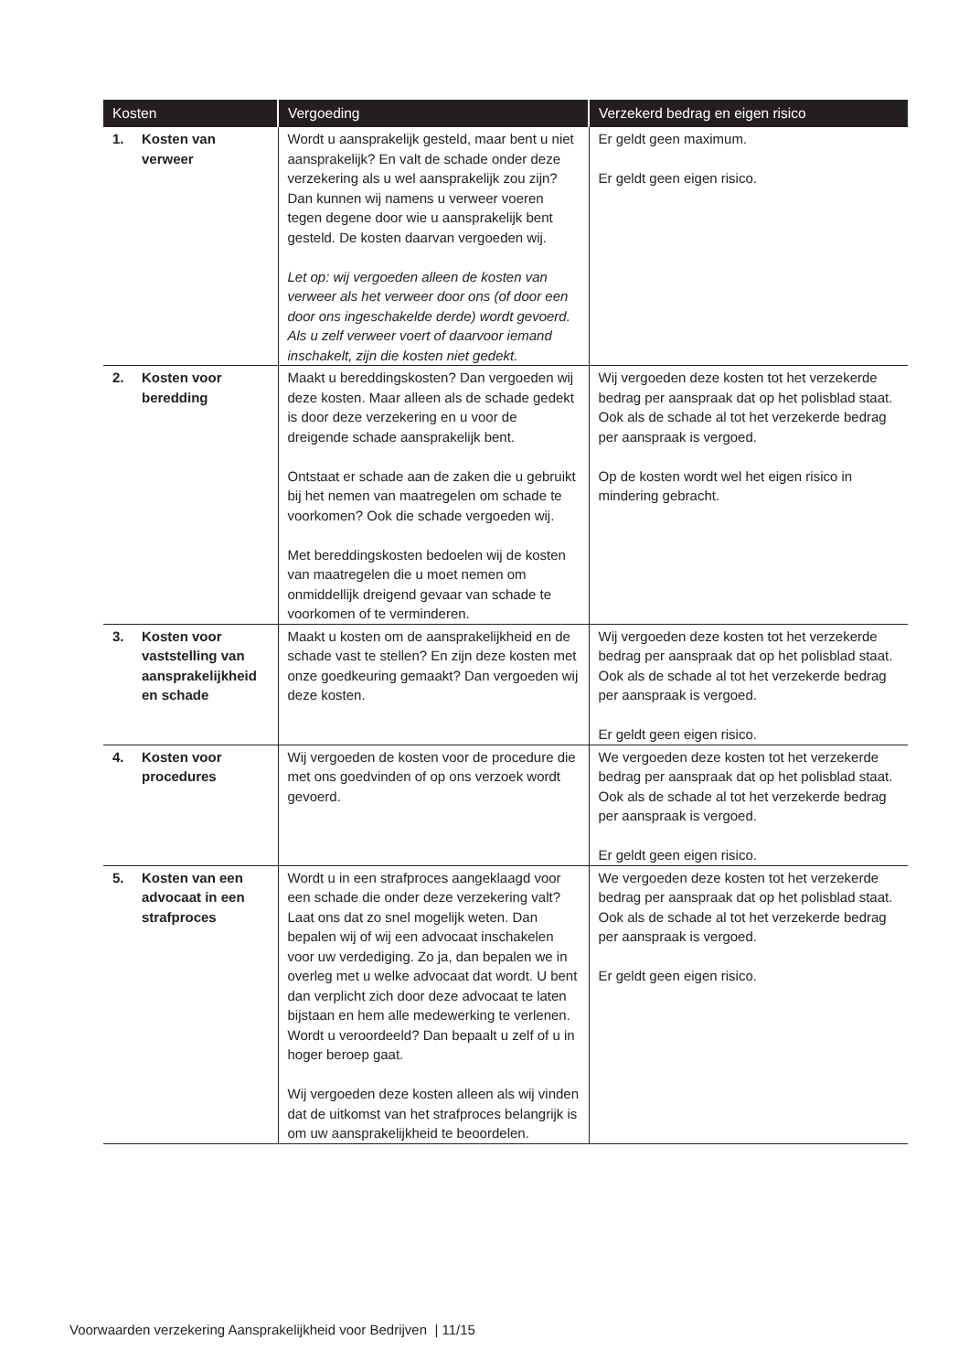| Kosten | Vergoeding | Verzekerd bedrag en eigen risico |
| --- | --- | --- |
| 1. Kosten van verweer | Wordt u aansprakelijk gesteld, maar bent u niet aansprakelijk? En valt de schade onder deze verzekering als u wel aansprakelijk zou zijn? Dan kunnen wij namens u verweer voeren tegen degene door wie u aansprakelijk bent gesteld. De kosten daarvan vergoeden wij. Let op: wij vergoeden alleen de kosten van verweer als het verweer door ons (of door een door ons ingeschakelde derde) wordt gevoerd. Als u zelf verweer voert of daarvoor iemand inschakelt, zijn die kosten niet gedekt. | Er geldt geen maximum. Er geldt geen eigen risico. |
| 2. Kosten voor beredding | Maakt u bereddingskosten? Dan vergoeden wij deze kosten. Maar alleen als de schade gedekt is door deze verzekering en u voor de dreigende schade aansprakelijk bent. Ontstaat er schade aan de zaken die u gebruikt bij het nemen van maatregelen om schade te voorkomen? Ook die schade vergoeden wij. Met bereddingskosten bedoelen wij de kosten van maatregelen die u moet nemen om onmiddellijk dreigend gevaar van schade te voorkomen of te verminderen. | Wij vergoeden deze kosten tot het verzekerde bedrag per aanspraak dat op het polisblad staat. Ook als de schade al tot het verzekerde bedrag per aanspraak is vergoed. Op de kosten wordt wel het eigen risico in mindering gebracht. |
| 3. Kosten voor vaststelling van aansprakelijkheid en schade | Maakt u kosten om de aansprakelijkheid en de schade vast te stellen? En zijn deze kosten met onze goedkeuring gemaakt? Dan vergoeden wij deze kosten. | Wij vergoeden deze kosten tot het verzekerde bedrag per aanspraak dat op het polisblad staat. Ook als de schade al tot het verzekerde bedrag per aanspraak is vergoed. Er geldt geen eigen risico. |
| 4. Kosten voor procedures | Wij vergoeden de kosten voor de procedure die met ons goedvinden of op ons verzoek wordt gevoerd. | We vergoeden deze kosten tot het verzekerde bedrag per aanspraak dat op het polisblad staat. Ook als de schade al tot het verzekerde bedrag per aanspraak is vergoed. Er geldt geen eigen risico. |
| 5. Kosten van een advocaat in een strafproces | Wordt u in een strafproces aangeklaagd voor een schade die onder deze verzekering valt? Laat ons dat zo snel mogelijk weten. Dan bepalen wij of wij een advocaat inschakelen voor uw verdediging. Zo ja, dan bepalen we in overleg met u welke advocaat dat wordt. U bent dan verplicht zich door deze advocaat te laten bijstaan en hem alle medewerking te verlenen. Wordt u veroordeeld? Dan bepaalt u zelf of u in hoger beroep gaat. Wij vergoeden deze kosten alleen als wij vinden dat de uitkomst van het strafproces belangrijk is om uw aansprakelijkheid te beoordelen. | We vergoeden deze kosten tot het verzekerde bedrag per aanspraak dat op het polisblad staat. Ook als de schade al tot het verzekerde bedrag per aanspraak is vergoed. Er geldt geen eigen risico. |
Voorwaarden verzekering Aansprakelijkheid voor Bedrijven | 11/15